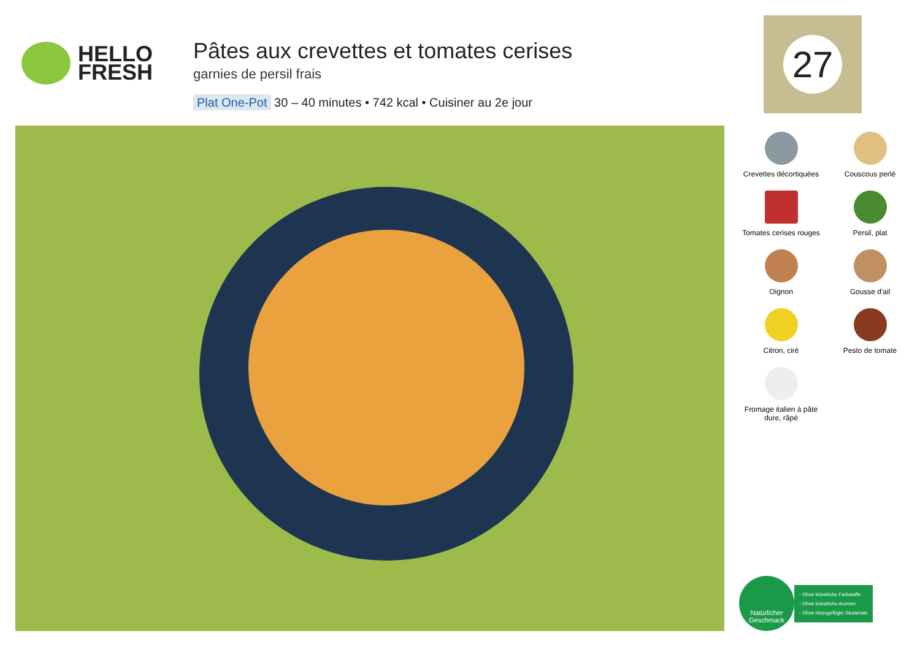HELLO
FRESH
Pâtes aux crevettes et tomates cerises
garnies de persil frais
Plat One-Pot 30 – 40 minutes • 742 kcal • Cuisiner au 2e jour
27
Crevettes décortiquées
Couscous perlé
Tomates cerises rouges
Persil, plat
Oignon
Gousse d'ail
Citron, ciré
Pesto de tomate
Fromage italien à pâte dure, râpé
Natürlicher Geschmack
- Ohne künstliche Farbstoffe
- Ohne künstliche Aromen
- Ohne hinzugefügte Glutamate